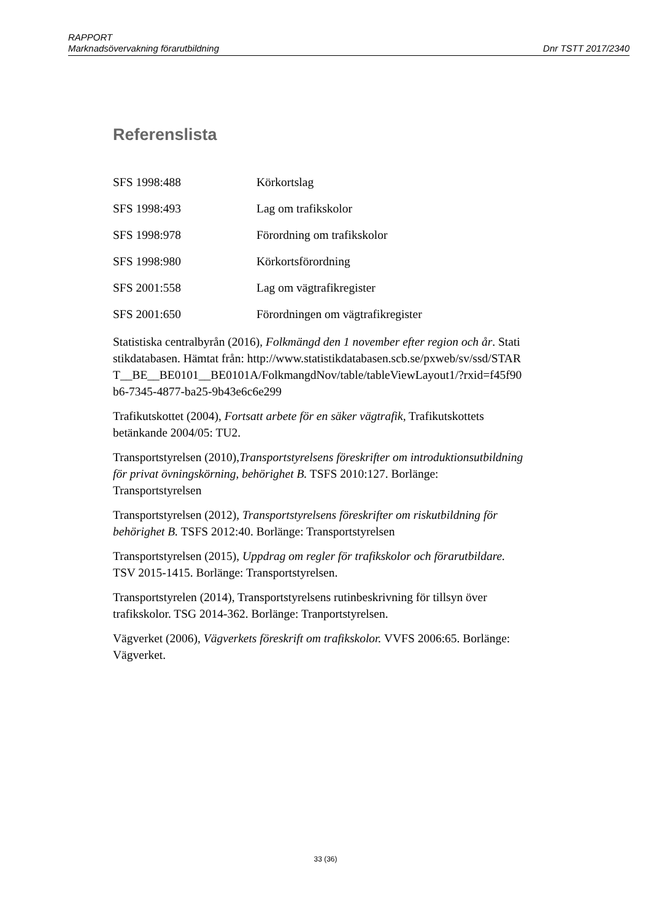RAPPORT
Marknadsövervakning förarutbildning Dnr TSTT 2017/2340
Referenslista
SFS 1998:488 Körkortslag
SFS 1998:493 Lag om trafikskolor
SFS 1998:978 Förordning om trafikskolor
SFS 1998:980 Körkortsförordning
SFS 2001:558 Lag om vägtrafikregister
SFS 2001:650 Förordningen om vägtrafikregister
Statistiska centralbyrån (2016), Folkmängd den 1 november efter region och år. Statistikdatabasen. Hämtat från: http://www.statistikdatabasen.scb.se/pxweb/sv/ssd/START__BE__BE0101__BE0101A/FolkmangdNov/table/tableViewLayout1/?rxid=f45f90b6-7345-4877-ba25-9b43e6c6e299
Trafikutskottet (2004), Fortsatt arbete för en säker vägtrafik, Trafikutskottets betänkande 2004/05: TU2.
Transportstyrelsen (2010),Transportstyrelsens föreskrifter om introduktionsutbildning för privat övningskörning, behörighet B. TSFS 2010:127. Borlänge: Transportstyrelsen
Transportstyrelsen (2012), Transportstyrelsens föreskrifter om riskutbildning för behörighet B. TSFS 2012:40. Borlänge: Transportstyrelsen
Transportstyrelsen (2015), Uppdrag om regler för trafikskolor och förarutbildare. TSV 2015-1415. Borlänge: Transportstyrelsen.
Transportstyrelen (2014), Transportstyrelsens rutinbeskrivning för tillsyn över trafikskolor. TSG 2014-362. Borlänge: Tranportstyrelsen.
Vägverket (2006), Vägverkets föreskrift om trafikskolor. VVFS 2006:65. Borlänge: Vägverket.
33 (36)